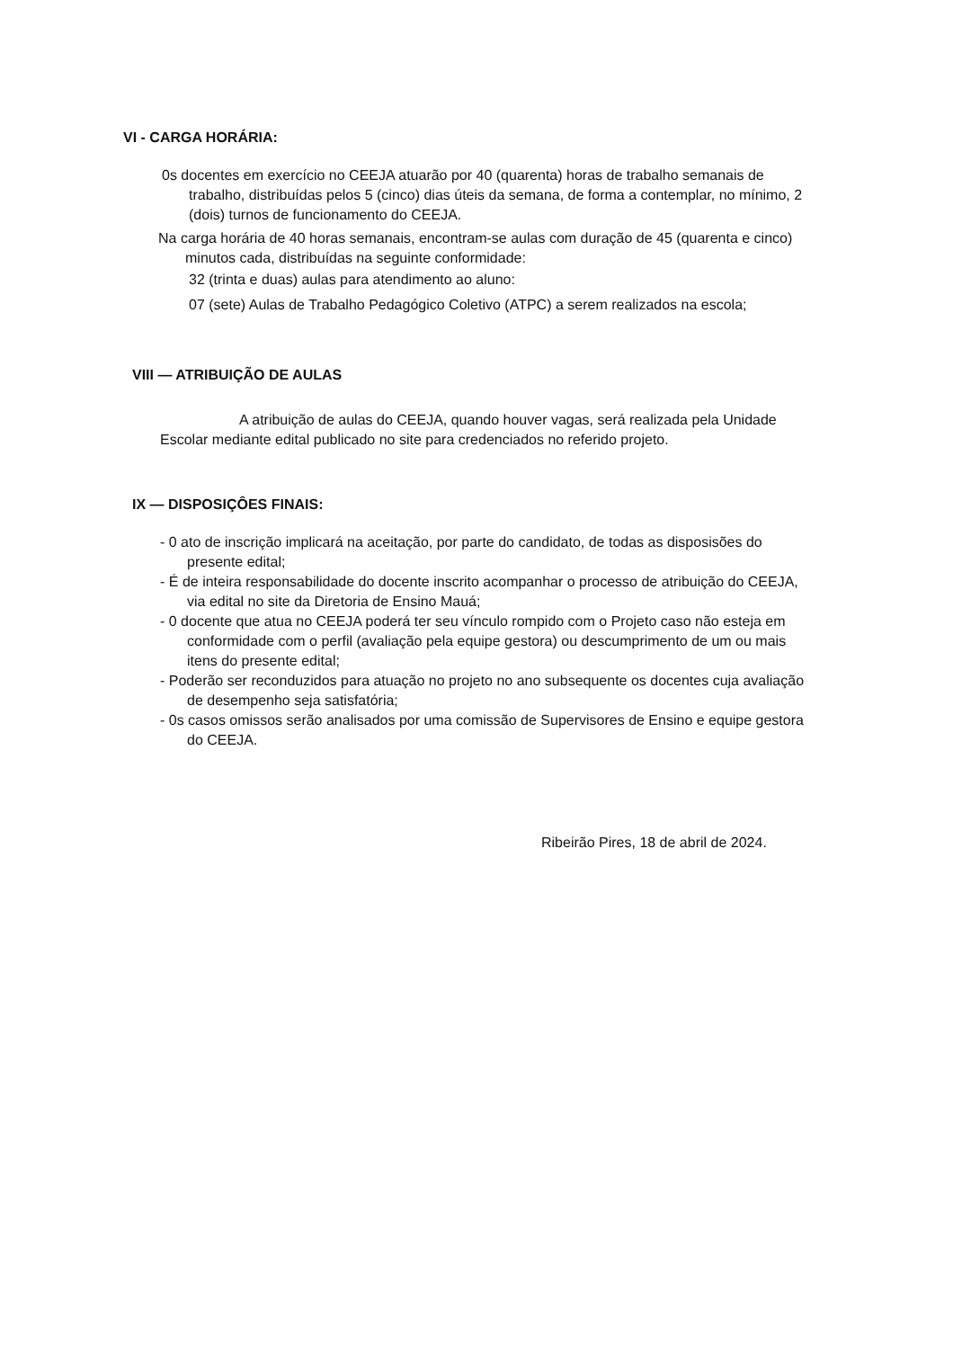VI - CARGA HORÁRIA:
0s docentes em exercício no CEEJA atuarão por 40 (quarenta) horas de trabalho semanais de trabalho, distribuídas pelos 5 (cinco) dias úteis da semana, de forma a contemplar, no mínimo, 2 (dois) turnos de funcionamento do CEEJA.
Na carga horária de 40 horas semanais, encontram-se aulas com duração de 45 (quarenta e cinco) minutos cada, distribuídas na seguinte conformidade:
32 (trinta e duas) aulas para atendimento ao aluno:
07 (sete) Aulas de Trabalho Pedagógico Coletivo (ATPC) a serem realizados na escola;
VIII — ATRIBUIÇÃO DE AULAS
A atribuição de aulas do CEEJA, quando houver vagas, será realizada pela Unidade Escolar mediante edital publicado no site para credenciados no referido projeto.
IX — DISPOSIÇÔES FINAIS:
- 0 ato de inscrição implicará na aceitação, por parte do candidato, de todas as disposisões do presente edital;
- É de inteira responsabilidade do docente inscrito acompanhar o processo de atribuição do CEEJA, via edital no site da Diretoria de Ensino Mauá;
- 0 docente que atua no CEEJA poderá ter seu vínculo rompido com o Projeto caso não esteja em conformidade com o perfil (avaliação pela equipe gestora) ou descumprimento de um ou mais itens do presente edital;
- Poderão ser reconduzidos para atuação no projeto no ano subsequente os docentes cuja avaliação de desempenho seja satisfatória;
- 0s casos omissos serão analisados por uma comissão de Supervisores de Ensino e equipe gestora do CEEJA.
Ribeirão Pires, 18 de abril de 2024.